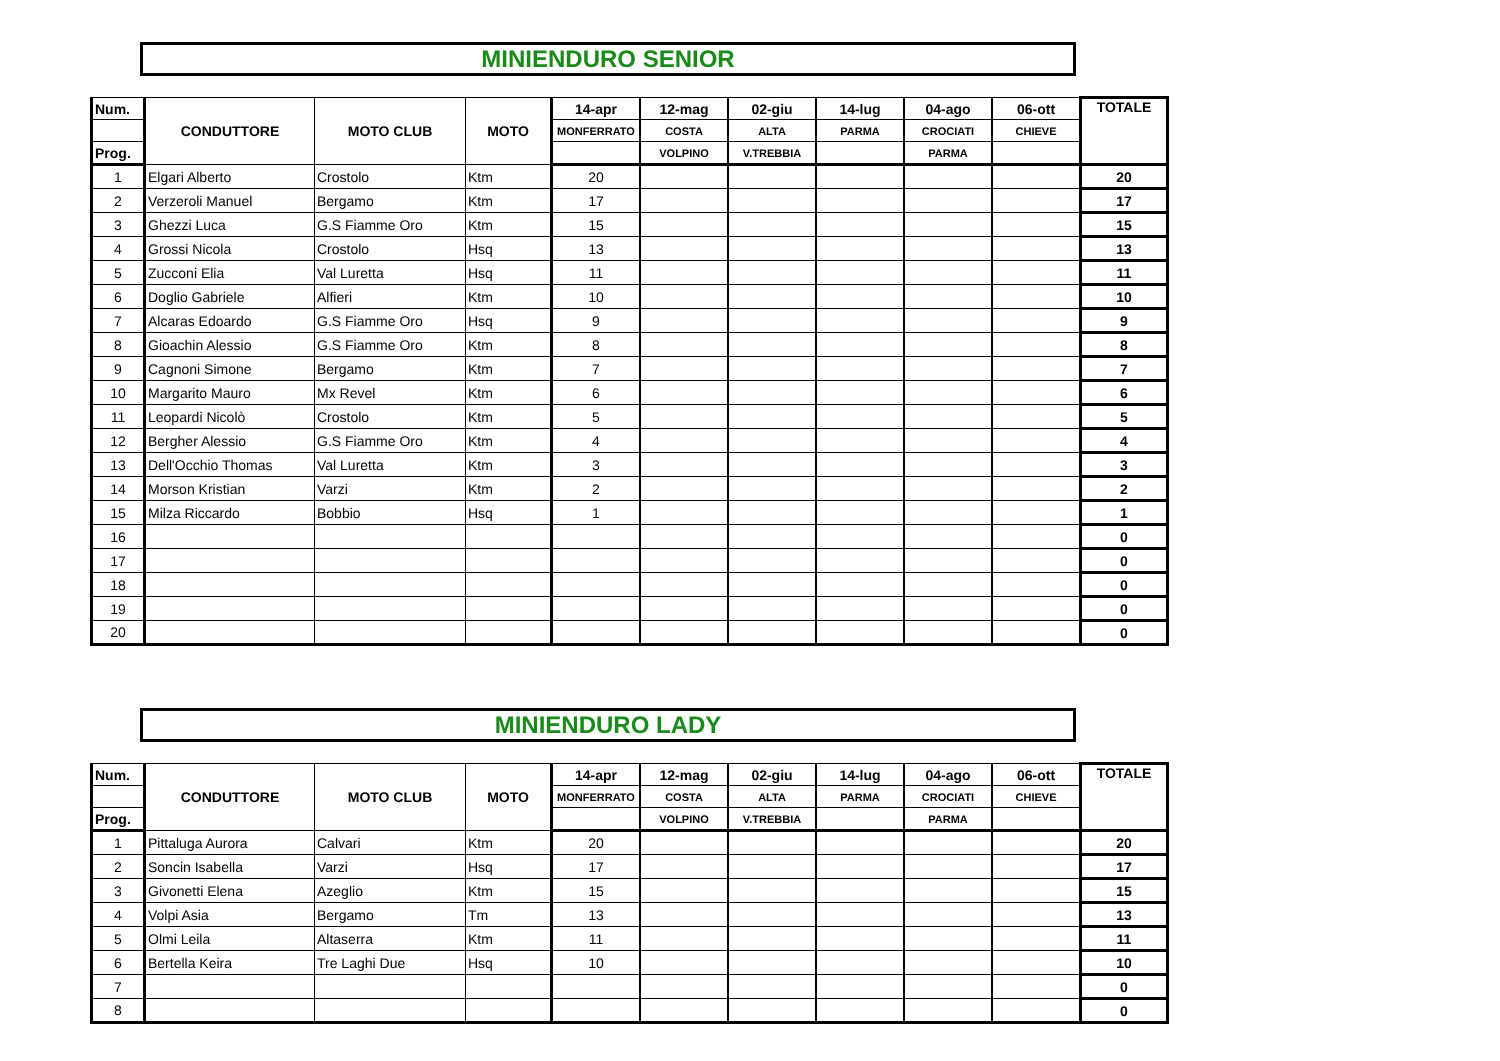MINIENDURO SENIOR
| Num. | CONDUTTORE | MOTO CLUB | MOTO | 14-apr | 12-mag | 02-giu | 14-lug | 04-ago | 06-ott | TOTALE |
| --- | --- | --- | --- | --- | --- | --- | --- | --- | --- | --- |
| | | | | MONFERRATO | COSTA | ALTA | PARMA | CROCIATI | CHIEVE | |
| Prog. | | | | | VOLPINO | V.TREBBIA | | PARMA | | |
| 1 | Elgari Alberto | Crostolo | Ktm | 20 | | | | | | 20 |
| 2 | Verzeroli Manuel | Bergamo | Ktm | 17 | | | | | | 17 |
| 3 | Ghezzi Luca | G.S Fiamme Oro | Ktm | 15 | | | | | | 15 |
| 4 | Grossi Nicola | Crostolo | Hsq | 13 | | | | | | 13 |
| 5 | Zucconi Elia | Val Luretta | Hsq | 11 | | | | | | 11 |
| 6 | Doglio Gabriele | Alfieri | Ktm | 10 | | | | | | 10 |
| 7 | Alcaras Edoardo | G.S Fiamme Oro | Hsq | 9 | | | | | | 9 |
| 8 | Gioachin Alessio | G.S Fiamme Oro | Ktm | 8 | | | | | | 8 |
| 9 | Cagnoni Simone | Bergamo | Ktm | 7 | | | | | | 7 |
| 10 | Margarito Mauro | Mx Revel | Ktm | 6 | | | | | | 6 |
| 11 | Leopardi Nicolò | Crostolo | Ktm | 5 | | | | | | 5 |
| 12 | Bergher Alessio | G.S Fiamme Oro | Ktm | 4 | | | | | | 4 |
| 13 | Dell'Occhio Thomas | Val Luretta | Ktm | 3 | | | | | | 3 |
| 14 | Morson Kristian | Varzi | Ktm | 2 | | | | | | 2 |
| 15 | Milza Riccardo | Bobbio | Hsq | 1 | | | | | | 1 |
| 16 | | | | | | | | | | 0 |
| 17 | | | | | | | | | | 0 |
| 18 | | | | | | | | | | 0 |
| 19 | | | | | | | | | | 0 |
| 20 | | | | | | | | | | 0 |
MINIENDURO LADY
| Num. | CONDUTTORE | MOTO CLUB | MOTO | 14-apr | 12-mag | 02-giu | 14-lug | 04-ago | 06-ott | TOTALE |
| --- | --- | --- | --- | --- | --- | --- | --- | --- | --- | --- |
| | | | | MONFERRATO | COSTA | ALTA | PARMA | CROCIATI | CHIEVE | |
| Prog. | | | | | VOLPINO | V.TREBBIA | | PARMA | | |
| 1 | Pittaluga Aurora | Calvari | Ktm | 20 | | | | | | 20 |
| 2 | Soncin Isabella | Varzi | Hsq | 17 | | | | | | 17 |
| 3 | Givonetti Elena | Azeglio | Ktm | 15 | | | | | | 15 |
| 4 | Volpi Asia | Bergamo | Tm | 13 | | | | | | 13 |
| 5 | Olmi Leila | Altaserra | Ktm | 11 | | | | | | 11 |
| 6 | Bertella Keira | Tre Laghi Due | Hsq | 10 | | | | | | 10 |
| 7 | | | | | | | | | | 0 |
| 8 | | | | | | | | | | 0 |